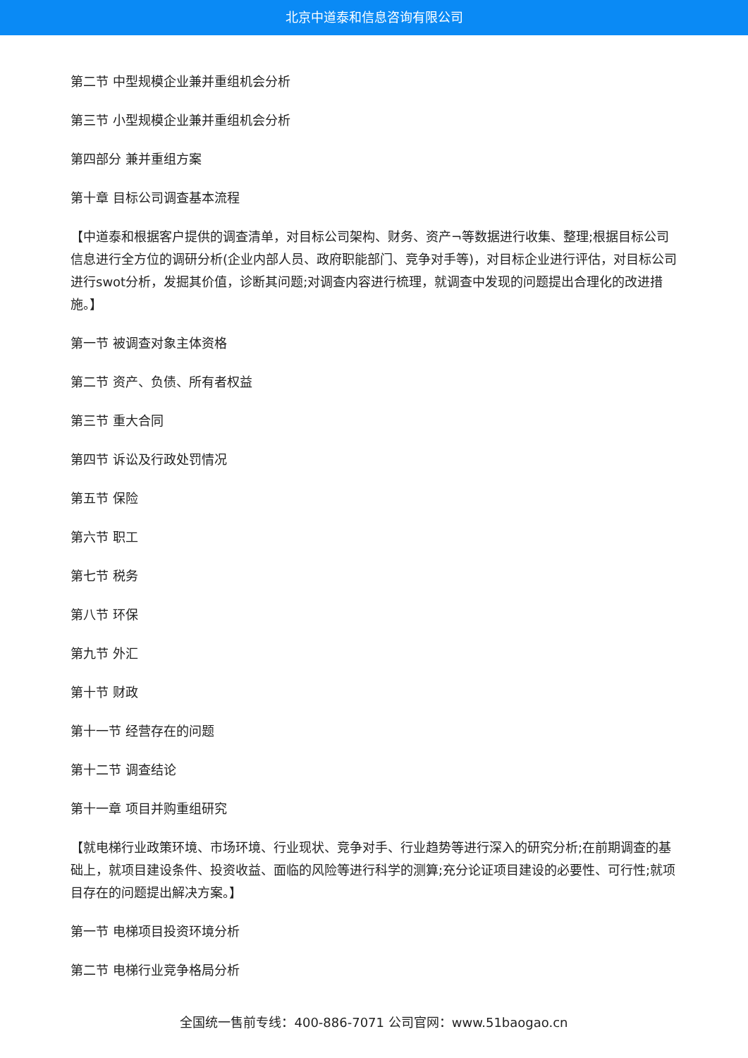北京中道泰和信息咨询有限公司
第二节 中型规模企业兼并重组机会分析
第三节 小型规模企业兼并重组机会分析
第四部分 兼并重组方案
第十章 目标公司调查基本流程
【中道泰和根据客户提供的调查清单，对目标公司架构、财务、资产¬等数据进行收集、整理;根据目标公司信息进行全方位的调研分析(企业内部人员、政府职能部门、竞争对手等)，对目标企业进行评估，对目标公司进行swot分析，发掘其价值，诊断其问题;对调查内容进行梳理，就调查中发现的问题提出合理化的改进措施。】
第一节 被调查对象主体资格
第二节 资产、负债、所有者权益
第三节 重大合同
第四节 诉讼及行政处罚情况
第五节 保险
第六节 职工
第七节 税务
第八节 环保
第九节 外汇
第十节 财政
第十一节 经营存在的问题
第十二节 调查结论
第十一章 项目并购重组研究
【就电梯行业政策环境、市场环境、行业现状、竞争对手、行业趋势等进行深入的研究分析;在前期调查的基础上，就项目建设条件、投资收益、面临的风险等进行科学的测算;充分论证项目建设的必要性、可行性;就项目存在的问题提出解决方案。】
第一节 电梯项目投资环境分析
第二节 电梯行业竞争格局分析
全国统一售前专线：400-886-7071 公司官网：www.51baogao.cn